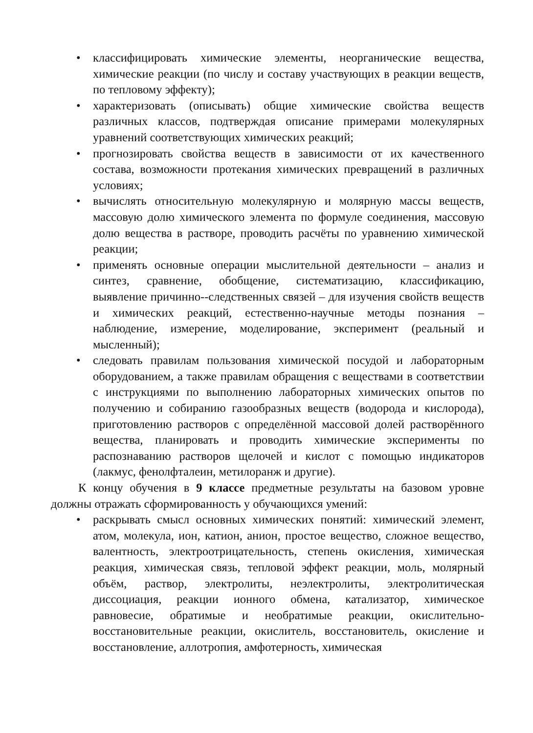• классифицировать химические элементы, неорганические вещества, химические реакции (по числу и составу участвующих в реакции веществ, по тепловому эффекту);
• характеризовать (описывать) общие химические свойства веществ различных классов, подтверждая описание примерами молекулярных уравнений соответствующих химических реакций;
• прогнозировать свойства веществ в зависимости от их качественного состава, возможности протекания химических превращений в различных условиях;
• вычислять относительную молекулярную и молярную массы веществ, массовую долю химического элемента по формуле соединения, массовую долю вещества в растворе, проводить расчёты по уравнению химической реакции;
• применять основные операции мыслительной деятельности – анализ и синтез, сравнение, обобщение, систематизацию, классификацию, выявление причинно--следственных связей – для изучения свойств веществ и химических реакций, естественно-научные методы познания – наблюдение, измерение, моделирование, эксперимент (реальный и мысленный);
• следовать правилам пользования химической посудой и лабораторным оборудованием, а также правилам обращения с веществами в соответствии с инструкциями по выполнению лабораторных химических опытов по получению и собиранию газообразных веществ (водорода и кислорода), приготовлению растворов с определённой массовой долей растворённого вещества, планировать и проводить химические эксперименты по распознаванию растворов щелочей и кислот с помощью индикаторов (лакмус, фенолфталеин, метилоранж и другие).
К концу обучения в 9 классе предметные результаты на базовом уровне должны отражать сформированность у обучающихся умений:
• раскрывать смысл основных химических понятий: химический элемент, атом, молекула, ион, катион, анион, простое вещество, сложное вещество, валентность, электроотрицательность, степень окисления, химическая реакция, химическая связь, тепловой эффект реакции, моль, молярный объём, раствор, электролиты, неэлектролиты, электролитическая диссоциация, реакции ионного обмена, катализатор, химическое равновесие, обратимые и необратимые реакции, окислительно-восстановительные реакции, окислитель, восстановитель, окисление и восстановление, аллотропия, амфотерность, химическая